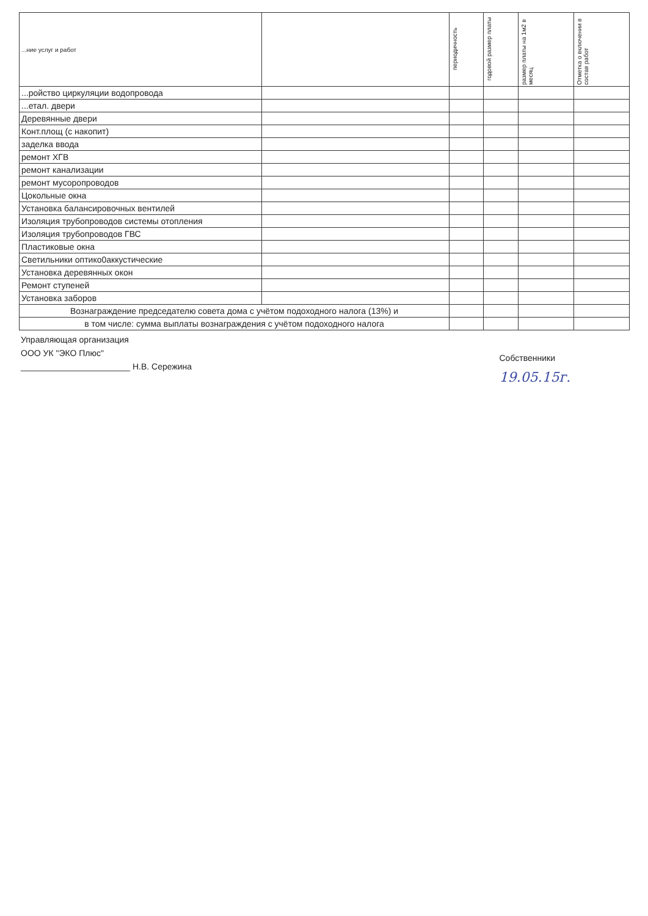| ...ние услуг и работ | | периодичность | годовой размер платы | размер платы на 1м2 в месяц | Отметка о включении в состав работ |
| --- | --- | --- | --- | --- | --- |
| ...ройство циркуляции водопровода | | | | | |
| ...етал. двери | | | | | |
| Деревянные двери | | | | | |
| Конт.площ (с накопит) | | | | | |
| заделка ввода | | | | | |
| ремонт ХГВ | | | | | |
| ремонт канализации | | | | | |
| ремонт мусоропроводов | | | | | |
| Цокольные окна | | | | | |
| Установка балансировочных вентилей | | | | | |
| Изоляция трубопроводов системы отопления | | | | | |
| Изоляция трубопроводов ГВС | | | | | |
| Пластиковые окна | | | | | |
| Светильники оптико0аккустические | | | | | |
| Установка деревянных окон | | | | | |
| Ремонт ступеней | | | | | |
| Установка заборов | | | | | |
| Вознаграждение председателю совета дома с учётом подоходного налога (13%) и | | | | | |
| в том числе: сумма выплаты вознаграждения с учётом подоходного налога | | | | | |
Управляющая организация
ООО УК "ЭКО Плюс"
_______________________ Н.В. Сережина
Собственники
19.05.15г.